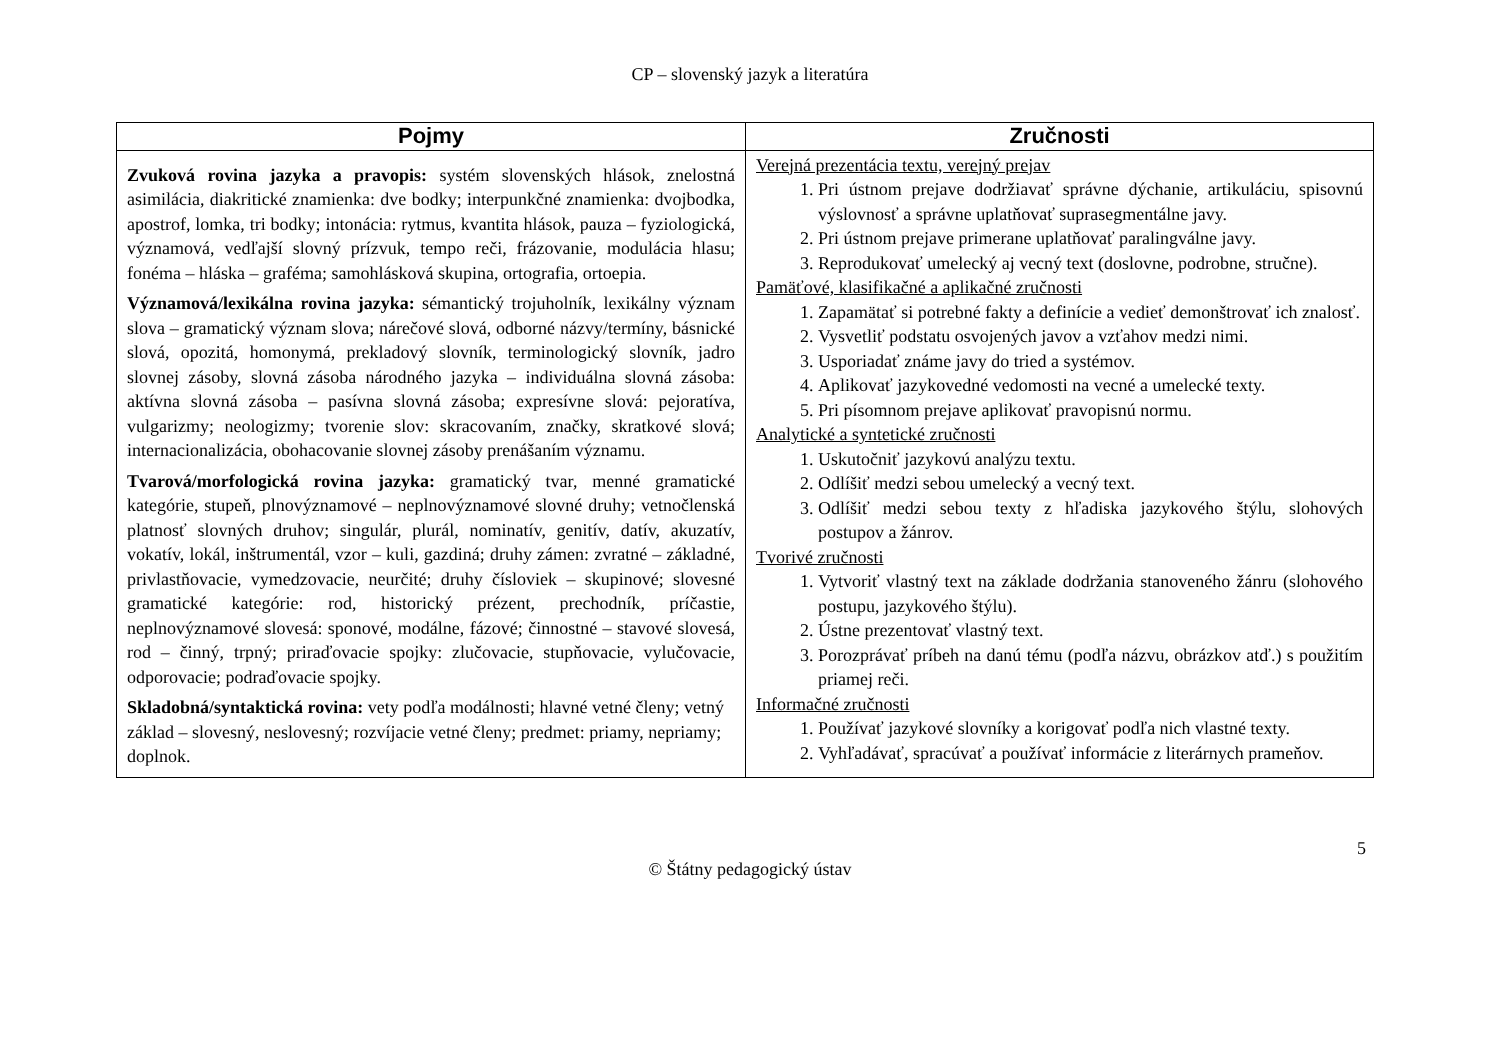CP – slovenský jazyk a literatúra
| Pojmy | Zručnosti |
| --- | --- |
| Zvuková rovina jazyka a pravopis: systém slovenských hlások, znelostná asimilácia, diakritické znamienka: dve bodky; interpunkčné znamienka: dvojbodka, apostrof, lomka, tri bodky; intonácia: rytmus, kvantita hlások, pauza – fyziologická, významová, vedľajší slovný prízvuk, tempo reči, frázovanie, modulácia hlasu; fonéma – hláska – graféma; samohlásková skupina, ortografia, ortoepia. Významová/lexikálna rovina jazyka: sémantický trojuholník, lexikálny význam slova – gramatický význam slova; nárečové slová, odborné názvy/termíny, básnické slová, opozitá, homonymá, prekladový slovník, terminologický slovník, jadro slovnej zásoby, slovná zásoba národného jazyka – individuálna slovná zásoba: aktívna slovná zásoba – pasívna slovná zásoba; expresívne slová: pejoratíva, vulgarizmy; neologizmy; tvorenie slov: skracovaním, značky, skratkové slová; internacionalizácia, obohacovanie slovnej zásoby prenášaním významu. Tvarová/morfologická rovina jazyka: gramatický tvar, menné gramatické kategórie, stupeň, plnovýznamové – neplnovýznamové slovné druhy; vetnočlenská platnosť slovných druhov; singulár, plurál, nominatív, genitív, datív, akuzatív, vokatív, lokál, inštrumentál, vzor – kuli, gazdiná; druhy zámen: zvratné – základné, privlastňovacie, vymedzovacie, neurčité; druhy čísloviek – skupinové; slovesné gramatické kategórie: rod, historický prézent, prechodník, príčastie, neplnovýznamové slovesá: sponové, modálne, fázové; činnostné – stavové slovesá, rod – činný, trpný; priraďovacie spojky: zlučovacie, stupňovacie, vylučovacie, odporovacie; podraďovacie spojky. Skladobná/syntaktická rovina: vety podľa modálnosti; hlavné vetné členy; vetný základ – slovesný, neslovesný; rozvíjacie vetné členy; predmet: priamy, nepriamy; doplnok. | Verejná prezentácia textu, verejný prejav 1. Pri ústnom prejave dodržiavať správne dýchanie, artikuláciu, spisovnú výslovnosť a správne uplatňovať suprasegmentálne javy. 2. Pri ústnom prejave primerane uplatňovať paralingválne javy. 3. Reprodukovať umelecký aj vecný text (doslovne, podrobne, stručne). Pamäťové, klasifikačné a aplikačné zručnosti 1. Zapamätať si potrebné fakty a definície a vedieť demonštrovať ich znalosť. 2. Vysvetliť podstatu osvojených javov a vzťahov medzi nimi. 3. Usporiadať známe javy do tried a systémov. 4. Aplikovať jazykovedné vedomosti na vecné a umelecké texty. 5. Pri písomnom prejave aplikovať pravopisnú normu. Analytické a syntetické zručnosti 1. Uskutočniť jazykovú analýzu textu. 2. Odlíšiť medzi sebou umelecký a vecný text. 3. Odlíšiť medzi sebou texty z hľadiska jazykového štýlu, slohových postupov a žánrov. Tvorivé zručnosti 1. Vytvoriť vlastný text na základe dodržania stanoveného žánru (slohového postupu, jazykového štýlu). 2. Ústne prezentovať vlastný text. 3. Porozprávať príbeh na danú tému (podľa názvu, obrázkov atď.) s použitím priamej reči. Informačné zručnosti 1. Používať jazykové slovníky a korigovať podľa nich vlastné texty. 2. Vyhľadávať, spracúvať a používať informácie z literárnych prameňov. |
5
© Štátny pedagogický ústav